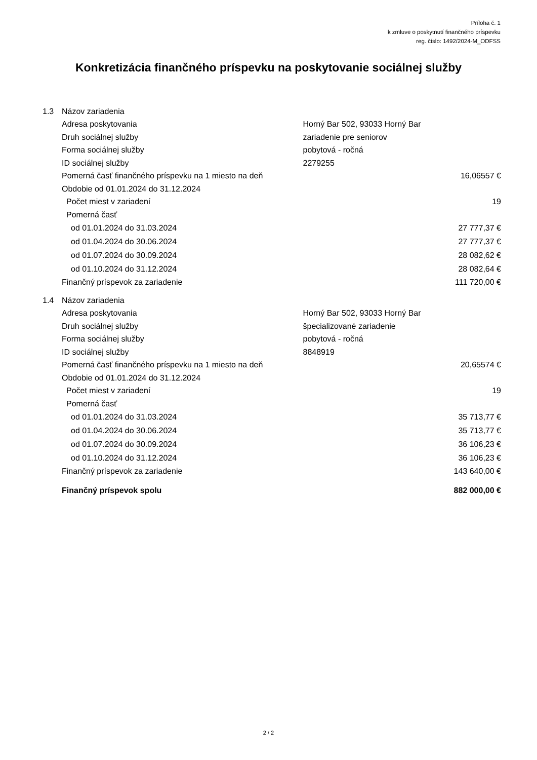Príloha č. 1
k zmluve o poskytnutí finančného príspevku
reg. číslo: 1492/2024-M_ODFSS
Konkretizácia finančného príspevku na poskytovanie sociálnej služby
| 1.3 | Názov zariadenia | | |
| | Adresa poskytovania | Horný Bar 502, 93033 Horný Bar | |
| | Druh sociálnej služby | zariadenie pre seniorov | |
| | Forma sociálnej služby | pobytová - ročná | |
| | ID sociálnej služby | 2279255 | |
| | Pomerná časť finančného príspevku na 1 miesto na deň | | 16,06557 € |
| | Obdobie od 01.01.2024 do 31.12.2024 | | |
| | Počet miest v zariadení | | 19 |
| | Pomerná časť | | |
| | od 01.01.2024 do 31.03.2024 | | 27 777,37 € |
| | od 01.04.2024 do 30.06.2024 | | 27 777,37 € |
| | od 01.07.2024 do 30.09.2024 | | 28 082,62 € |
| | od 01.10.2024 do 31.12.2024 | | 28 082,64 € |
| | Finančný príspevok za zariadenie | | 111 720,00 € |
| 1.4 | Názov zariadenia | | |
| | Adresa poskytovania | Horný Bar 502, 93033 Horný Bar | |
| | Druh sociálnej služby | špecializované zariadenie | |
| | Forma sociálnej služby | pobytová - ročná | |
| | ID sociálnej služby | 8848919 | |
| | Pomerná časť finančného príspevku na 1 miesto na deň | | 20,65574 € |
| | Obdobie od 01.01.2024 do 31.12.2024 | | |
| | Počet miest v zariadení | | 19 |
| | Pomerná časť | | |
| | od 01.01.2024 do 31.03.2024 | | 35 713,77 € |
| | od 01.04.2024 do 30.06.2024 | | 35 713,77 € |
| | od 01.07.2024 do 30.09.2024 | | 36 106,23 € |
| | od 01.10.2024 do 31.12.2024 | | 36 106,23 € |
| | Finančný príspevok za zariadenie | | 143 640,00 € |
| | Finančný príspevok spolu | | 882 000,00 € |
2 / 2